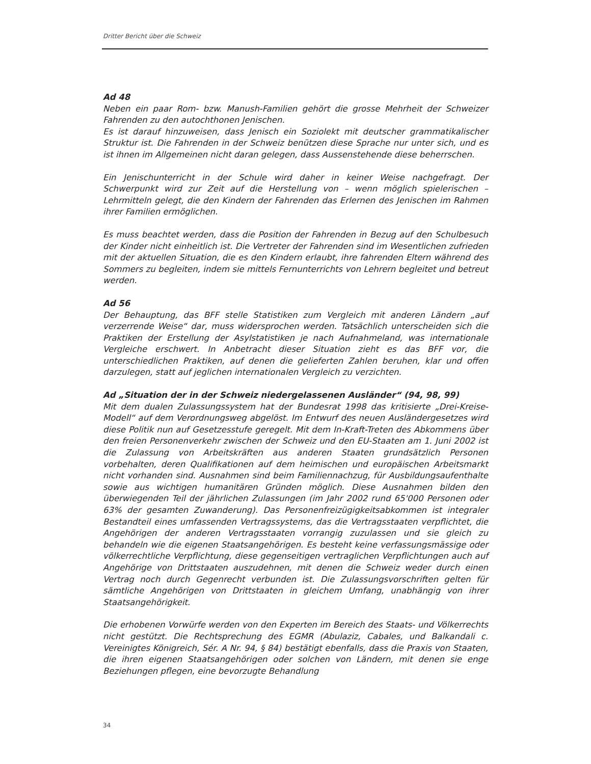Dritter Bericht über die Schweiz
Ad 48
Neben ein paar Rom- bzw. Manush-Familien gehört die grosse Mehrheit der Schweizer Fahrenden zu den autochthonen Jenischen.
Es ist darauf hinzuweisen, dass Jenisch ein Soziolekt mit deutscher grammatikalischer Struktur ist. Die Fahrenden in der Schweiz benützen diese Sprache nur unter sich, und es ist ihnen im Allgemeinen nicht daran gelegen, dass Aussenstehende diese beherrschen.
Ein Jenischunterricht in der Schule wird daher in keiner Weise nachgefragt. Der Schwerpunkt wird zur Zeit auf die Herstellung von – wenn möglich spielerischen – Lehrmitteln gelegt, die den Kindern der Fahrenden das Erlernen des Jenischen im Rahmen ihrer Familien ermöglichen.
Es muss beachtet werden, dass die Position der Fahrenden in Bezug auf den Schulbesuch der Kinder nicht einheitlich ist. Die Vertreter der Fahrenden sind im Wesentlichen zufrieden mit der aktuellen Situation, die es den Kindern erlaubt, ihre fahrenden Eltern während des Sommers zu begleiten, indem sie mittels Fernunterrichts von Lehrern begleitet und betreut werden.
Ad 56
Der Behauptung, das BFF stelle Statistiken zum Vergleich mit anderen Ländern „auf verzerrende Weise“ dar, muss widersprochen werden. Tatsächlich unterscheiden sich die Praktiken der Erstellung der Asylstatistiken je nach Aufnahmeland, was internationale Vergleiche erschwert. In Anbetracht dieser Situation zieht es das BFF vor, die unterschiedlichen Praktiken, auf denen die gelieferten Zahlen beruhen, klar und offen darzulegen, statt auf jeglichen internationalen Vergleich zu verzichten.
Ad „Situation der in der Schweiz niedergelassenen Ausländer“ (94, 98, 99)
Mit dem dualen Zulassungssystem hat der Bundesrat 1998 das kritisierte „Drei-Kreise-Modell“ auf dem Verordnungsweg abgelöst. Im Entwurf des neuen Ausländergesetzes wird diese Politik nun auf Gesetzesstufe geregelt. Mit dem In-Kraft-Treten des Abkommens über den freien Personenverkehr zwischen der Schweiz und den EU-Staaten am 1. Juni 2002 ist die Zulassung von Arbeitskräften aus anderen Staaten grundsätzlich Personen vorbehalten, deren Qualifikationen auf dem heimischen und europäischen Arbeitsmarkt nicht vorhanden sind. Ausnahmen sind beim Familiennachzug, für Ausbildungsaufenthalte sowie aus wichtigen humanitären Gründen möglich. Diese Ausnahmen bilden den überwiegenden Teil der jährlichen Zulassungen (im Jahr 2002 rund 65'000 Personen oder 63% der gesamten Zuwanderung). Das Personenfreizügigkeitsabkommen ist integraler Bestandteil eines umfassenden Vertragssystems, das die Vertragsstaaten verpflichtet, die Angehörigen der anderen Vertragsstaaten vorrangig zuzulassen und sie gleich zu behandeln wie die eigenen Staatsangehörigen. Es besteht keine verfassungsmässige oder völkerrechtliche Verpflichtung, diese gegenseitigen vertraglichen Verpflichtungen auch auf Angehörige von Drittstaaten auszudehnen, mit denen die Schweiz weder durch einen Vertrag noch durch Gegenrecht verbunden ist. Die Zulassungsvorschriften gelten für sämtliche Angehörigen von Drittstaaten in gleichem Umfang, unabhängig von ihrer Staatsangehörigkeit.
Die erhobenen Vorwürfe werden von den Experten im Bereich des Staats- und Völkerrechts nicht gestützt. Die Rechtsprechung des EGMR (Abulaziz, Cabales, und Balkandali c. Vereinigtes Königreich, Sér. A Nr. 94, § 84) bestätigt ebenfalls, dass die Praxis von Staaten, die ihren eigenen Staatsangehörigen oder solchen von Ländern, mit denen sie enge Beziehungen pflegen, eine bevorzugte Behandlung
34